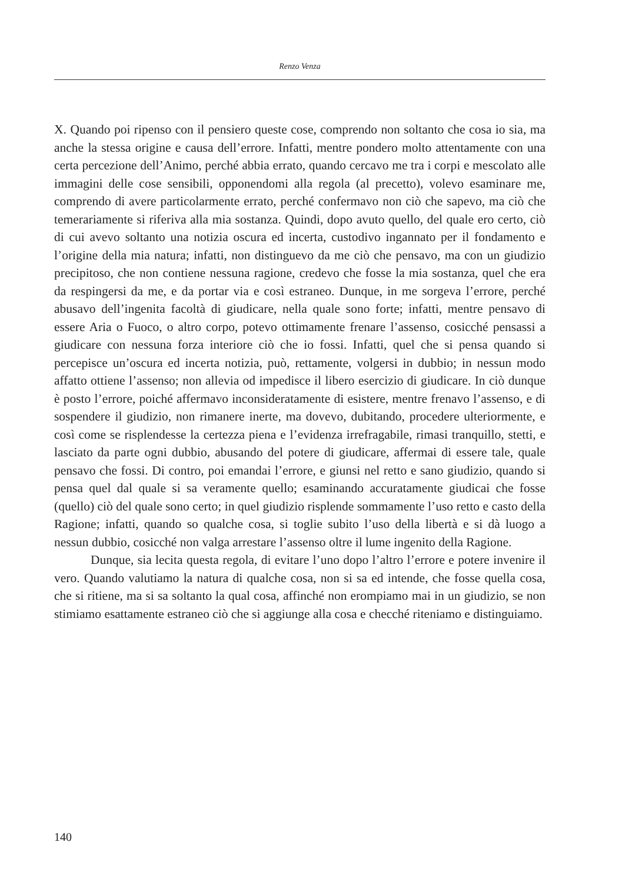Renzo Venza
X. Quando poi ripenso con il pensiero queste cose, comprendo non soltanto che cosa io sia, ma anche la stessa origine e causa dell’errore. Infatti, mentre pondero molto attentamente con una certa percezione dell’Animo, perché abbia errato, quando cercavo me tra i corpi e mescolato alle immagini delle cose sensibili, opponendomi alla regola (al precetto), volevo esaminare me, comprendo di avere particolarmente errato, perché confermavo non ciò che sapevo, ma ciò che temerariamente si riferiva alla mia sostanza. Quindi, dopo avuto quello, del quale ero certo, ciò di cui avevo soltanto una notizia oscura ed incerta, custodivo ingannato per il fondamento e l’origine della mia natura; infatti, non distinguevo da me ciò che pensavo, ma con un giudizio precipitoso, che non contiene nessuna ragione, credevo che fosse la mia sostanza, quel che era da respingersi da me, e da portar via e così estraneo. Dunque, in me sorgeva l’errore, perché abusavo dell’ingenita facoltà di giudicare, nella quale sono forte; infatti, mentre pensavo di essere Aria o Fuoco, o altro corpo, potevo ottimamente frenare l’assenso, cosicché pensassi a giudicare con nessuna forza interiore ciò che io fossi. Infatti, quel che si pensa quando si percepisce un’oscura ed incerta notizia, può, rettamente, volgersi in dubbio; in nessun modo affatto ottiene l’assenso; non allevia od impedisce il libero esercizio di giudicare. In ciò dunque è posto l’errore, poiché affermavo inconsideratamente di esistere, mentre frenavo l’assenso, e di sospendere il giudizio, non rimanere inerte, ma dovevo, dubitando, procedere ulteriormente, e così come se risplendesse la certezza piena e l’evidenza irrefragabile, rimasi tranquillo, stetti, e lasciato da parte ogni dubbio, abusando del potere di giudicare, affermai di essere tale, quale pensavo che fossi. Di contro, poi emandai l’errore, e giunsi nel retto e sano giudizio, quando si pensa quel dal quale si sa veramente quello; esaminando accuratamente giudicai che fosse (quello) ciò del quale sono certo; in quel giudizio risplende sommamente l’uso retto e casto della Ragione; infatti, quando so qualche cosa, si toglie subito l’uso della libertà e si dà luogo a nessun dubbio, cosicché non valga arrestare l’assenso oltre il lume ingenito della Ragione.
Dunque, sia lecita questa regola, di evitare l’uno dopo l’altro l’errore e potere invenire il vero. Quando valutiamo la natura di qualche cosa, non si sa ed intende, che fosse quella cosa, che si ritiene, ma si sa soltanto la qual cosa, affinché non erompiamo mai in un giudizio, se non stimiamo esattamente estraneo ciò che si aggiunge alla cosa e checché riteniamo e distinguiamo.
140